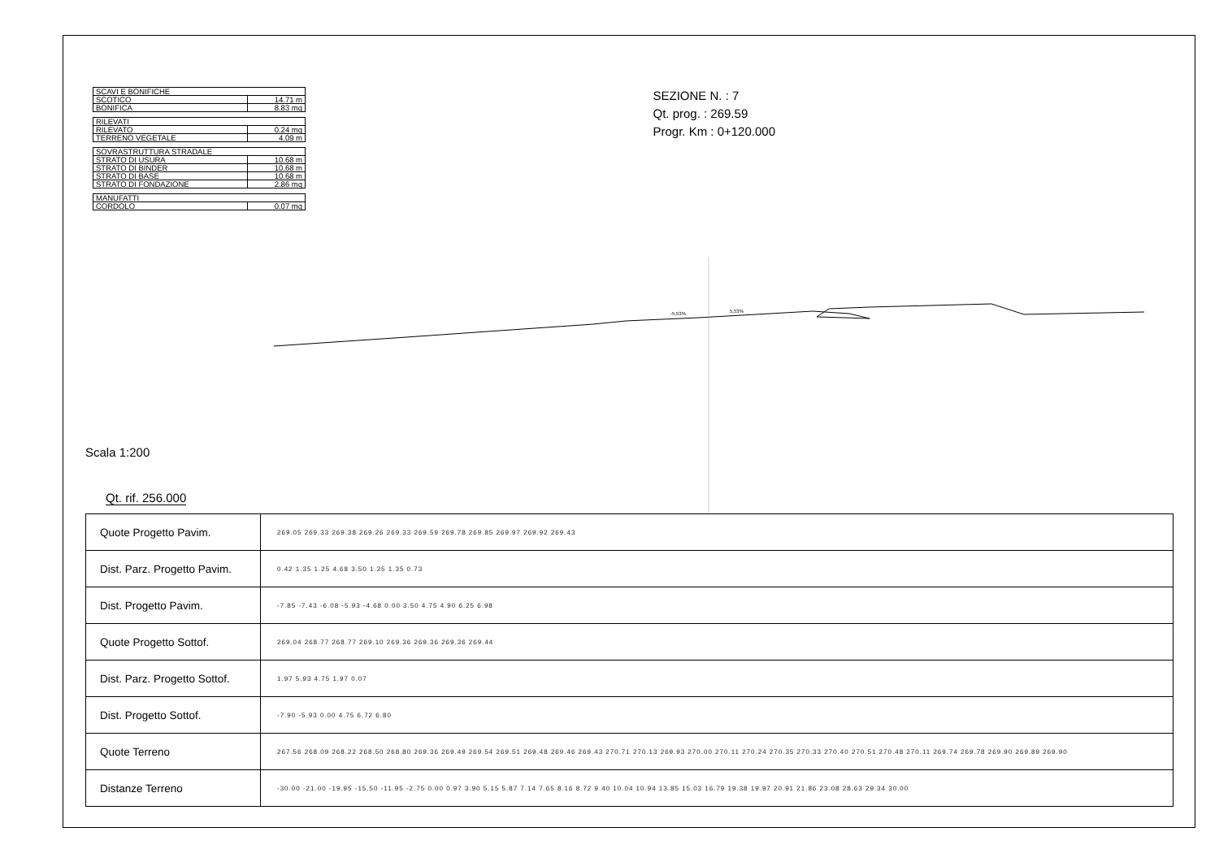-5,53%
5,53%
| SCAVI E BONIFICHE | |
| SCOTICO | 14.71 m |
| BONIFICA | 8.83 mq |
| RILEVATI | |
| RILEVATO | 0.24 mq |
| TERRENO VEGETALE | 4.09 m |
| SOVRASTRUTTURA STRADALE | |
| STRATO DI USURA | 10.68 m |
| STRATO DI BINDER | 10.68 m |
| STRATO DI BASE | 10.68 m |
| STRATO DI FONDAZIONE | 2.86 mq |
| MANUFATTI | |
| CORDOLO | 0.07 mq |
SEZIONE N. : 7
Qt. prog. : 269.59
Progr. Km : 0+120.000
Scala 1:200
Qt. rif. 256.000
| Quote Progetto Pavim. | 269.05 269.33 269.38 269.26 269.33 269.59 269.78 269.85 269.97 269.92 269.43 |
| Dist. Parz. Progetto Pavim. | 0.42 1.35 1.25 4.68 3.50 1.25 1.35 0.73 |
| Dist. Progetto Pavim. | -7.85 -7.43 -6.08 -5.93 -4.68 0.00 3.50 4.75 4.90 6.25 6.98 |
| Quote Progetto Sottof. | 269.04 268.77 268.77 269.10 269.36 269.36 269.36 269.44 |
| Dist. Parz. Progetto Sottof. | 1.97 5.93 4.75 1.97 0.07 |
| Dist. Progetto Sottof. | -7.90 -5.93 0.00 4.75 6.72 6.80 |
| Quote Terreno | 267.56 268.09 268.22 268.50 268.80 269.36 269.49 269.54 269.51 269.48 269.46 269.43 270.71 270.13 269.93 270.00 270.11 270.24 270.35 270.33 270.40 270.51 270.48 270.11 269.74 269.78 269.90 269.89 269.90 |
| Distanze Terreno | -30.00 -21.00 -19.95 -15.50 -11.95 -2.75 0.00 0.97 3.90 5.15 5.87 7.14 7.65 8.16 8.72 9.40 10.04 10.94 13.85 15.03 16.79 19.38 19.97 20.91 21.86 23.08 28.63 29.34 30.00 |